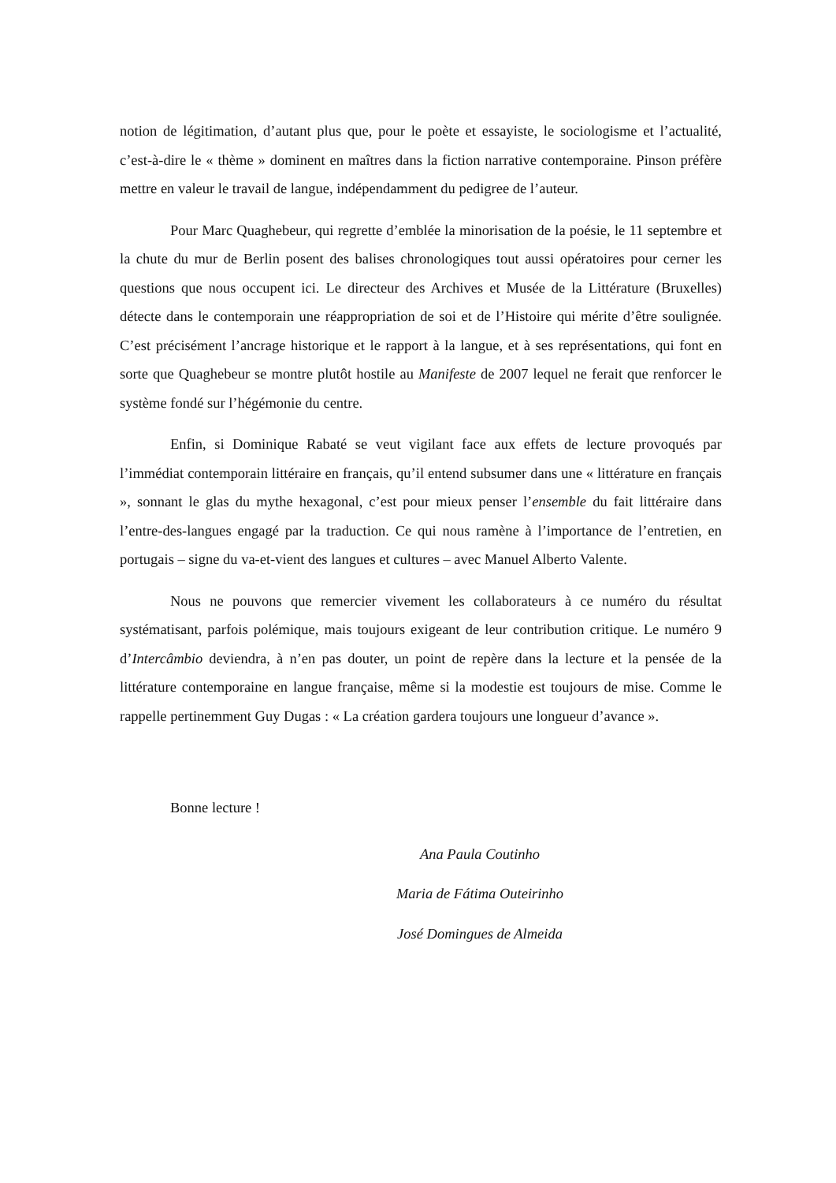notion de légitimation, d’autant plus que, pour le poète et essayiste, le sociologisme et l’actualité, c’est-à-dire le « thème » dominent en maîtres dans la fiction narrative contemporaine. Pinson préfère mettre en valeur le travail de langue, indépendamment du pedigree de l’auteur.
Pour Marc Quaghebeur, qui regrette d’emblée la minorisation de la poésie, le 11 septembre et la chute du mur de Berlin posent des balises chronologiques tout aussi opératoires pour cerner les questions que nous occupent ici. Le directeur des Archives et Musée de la Littérature (Bruxelles) détecte dans le contemporain une réappropriation de soi et de l’Histoire qui mérite d’être soulignée. C’est précisément l’ancrage historique et le rapport à la langue, et à ses représentations, qui font en sorte que Quaghebeur se montre plutôt hostile au Manifeste de 2007 lequel ne ferait que renforcer le système fondé sur l’hégémonie du centre.
Enfin, si Dominique Rabaté se veut vigilant face aux effets de lecture provoqués par l’immédiat contemporain littéraire en français, qu’il entend subsumer dans une « littérature en français », sonnant le glas du mythe hexagonal, c’est pour mieux penser l’ensemble du fait littéraire dans l’entre-des-langues engagé par la traduction. Ce qui nous ramène à l’importance de l’entretien, en portugais – signe du va-et-vient des langues et cultures – avec Manuel Alberto Valente.
Nous ne pouvons que remercier vivement les collaborateurs à ce numéro du résultat systématisant, parfois polémique, mais toujours exigeant de leur contribution critique. Le numéro 9 d’Intercâmbio deviendra, à n’en pas douter, un point de repère dans la lecture et la pensée de la littérature contemporaine en langue française, même si la modestie est toujours de mise. Comme le rappelle pertinemment Guy Dugas : « La création gardera toujours une longueur d’avance ».
Bonne lecture !
Ana Paula Coutinho
Maria de Fátima Outeirinho
José Domingues de Almeida